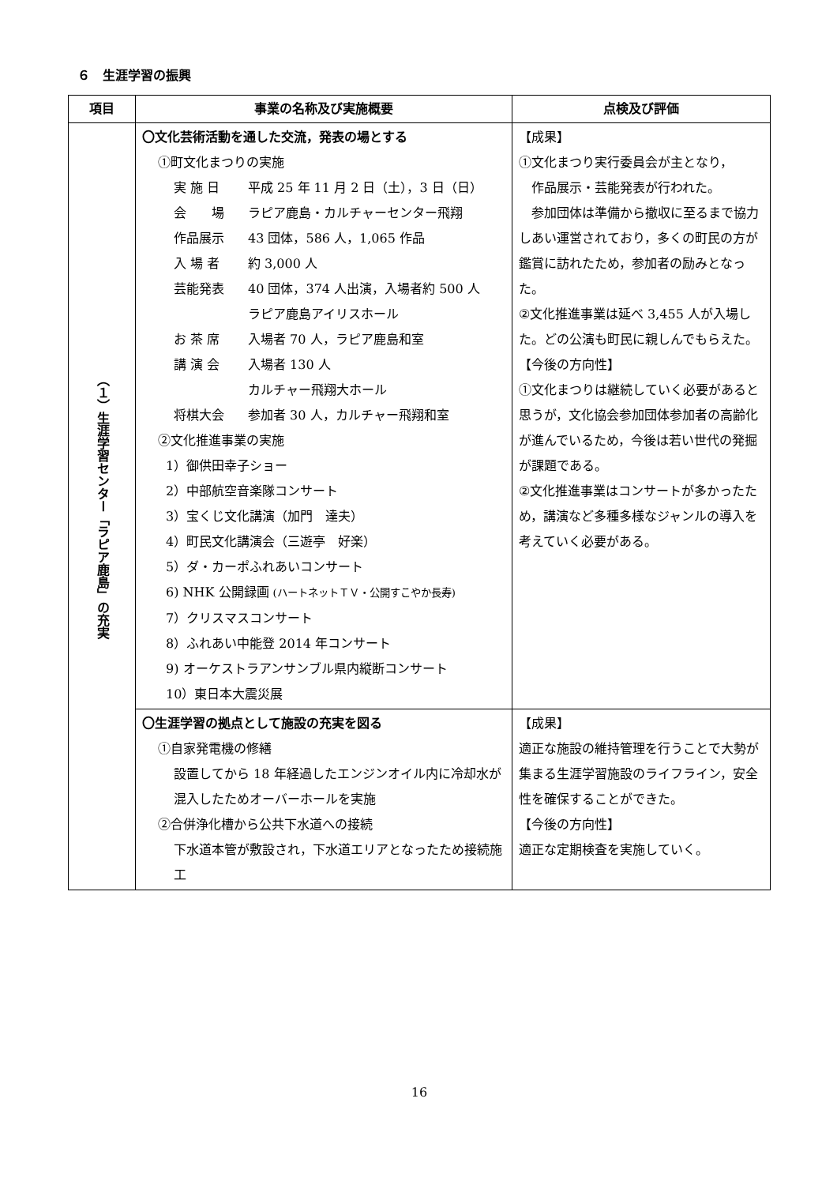６　生涯学習の振興
| 項目 | 事業の名称及び実施概要 | 点検及び評価 |
| --- | --- | --- |
| （１）生涯学習センター「ラピア鹿島」の充実 | 〇文化芸術活動を通した交流，発表の場とする ①町文化まつりの実施 実 施 日 平成 25 年 11 月 2 日（土），3 日（日） 会 場 ラピア鹿島・カルチャーセンター飛翔 作品展示 43 団体，586 人，1,065 作品 入 場 者 約 3,000 人 芸能発表 40 団体，374 人出演，入場者約 500 人 ラピア鹿島アイリスホール お 茶 席 入場者 70 人，ラピア鹿島和室 講 演 会 入場者 130 人 カルチャー飛翔大ホール 将棋大会 参加者 30 人，カルチャー飛翔和室 ②文化推進事業の実施 1）御供田幸子ショー 2）中部航空音楽隊コンサート 3）宝くじ文化講演（加門 達夫） 4）町民文化講演会（三遊亭 好楽） 5）ダ・カーポふれあいコンサート 6) NHK 公開録画 (ハートネットＴＶ・公開すこやか長寿) 7）クリスマスコンサート 8）ふれあい中能登 2014 年コンサート 9) オーケストラアンサンブル県内縦断コンサート 10）東日本大震災展 | 【成果】 ①文化まつり実行委員会が主となり， 作品展示・芸能発表が行われた。 参加団体は準備から撤収に至るまで協力しあい運営されており，多くの町民の方が鑑賞に訪れたため，参加者の励みとなった。 ②文化推進事業は延べ 3,455 人が入場した。どの公演も町民に親しんでもらえた。 【今後の方向性】 ①文化まつりは継続していく必要があると思うが，文化協会参加団体参加者の高齢化が進んでいるため，今後は若い世代の発掘が課題である。 ②文化推進事業はコンサートが多かったため，講演など多種多様なジャンルの導入を考えていく必要がある。 |
| | 〇生涯学習の拠点として施設の充実を図る ①自家発電機の修繕 設置してから 18 年経過したエンジンオイル内に冷却水が混入したためオーバーホールを実施 ②合併浄化槽から公共下水道への接続 下水道本管が敷設され，下水道エリアとなったため接続施工 | 【成果】 適正な施設の維持管理を行うことで大勢が集まる生涯学習施設のライフライン，安全性を確保することができた。 【今後の方向性】 適正な定期検査を実施していく。 |
16